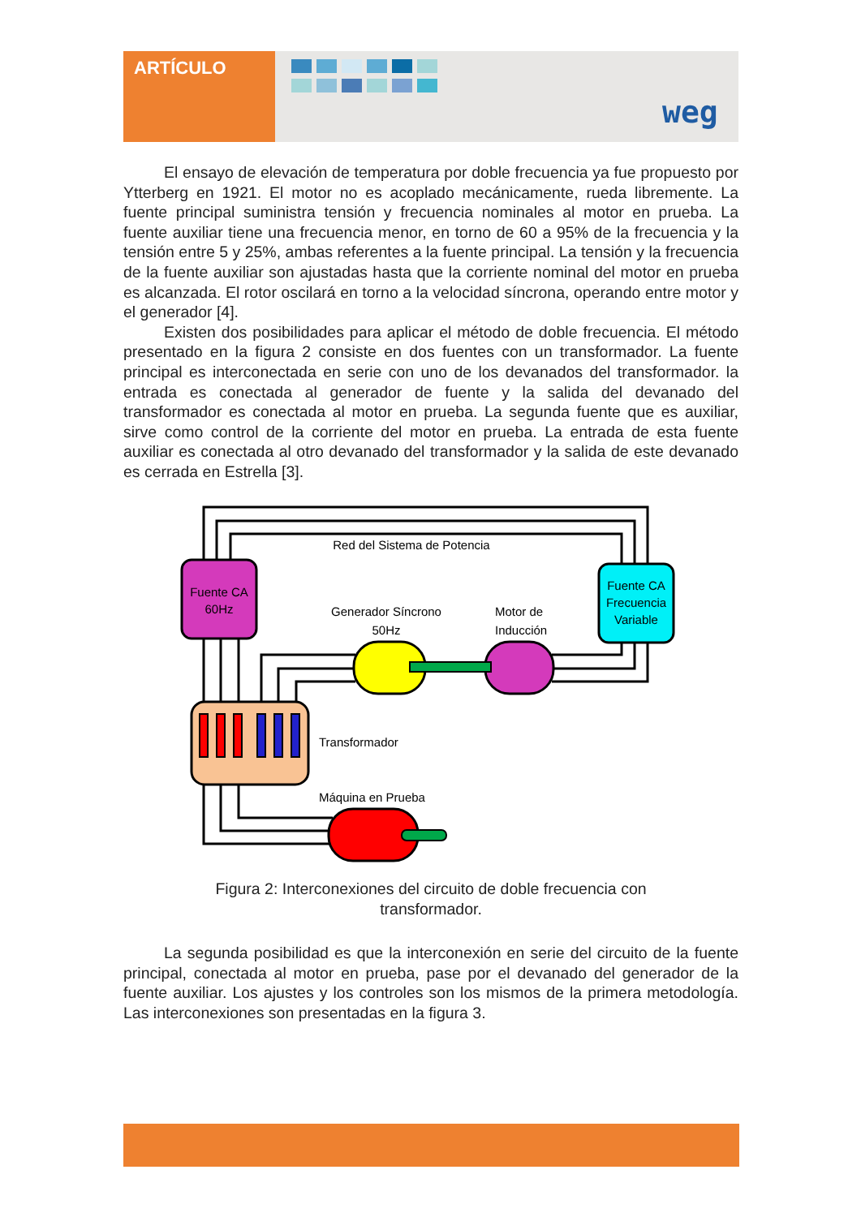ARTÍCULO
weg
El ensayo de elevación de temperatura por doble frecuencia ya fue propuesto por Ytterberg en 1921. El motor no es acoplado mecánicamente, rueda libremente. La fuente principal suministra tensión y frecuencia nominales al motor en prueba. La fuente auxiliar tiene una frecuencia menor, en torno de 60 a 95% de la frecuencia y la tensión entre 5 y 25%, ambas referentes a la fuente principal. La tensión y la frecuencia de la fuente auxiliar son ajustadas hasta que la corriente nominal del motor en prueba es alcanzada. El rotor oscilará en torno a la velocidad síncrona, operando entre motor y el generador [4].
Existen dos posibilidades para aplicar el método de doble frecuencia. El método presentado en la figura 2 consiste en dos fuentes con un transformador. La fuente principal es interconectada en serie con uno de los devanados del transformador. la entrada es conectada al generador de fuente y la salida del devanado del transformador es conectada al motor en prueba. La segunda fuente que es auxiliar, sirve como control de la corriente del motor en prueba. La entrada de esta fuente auxiliar es conectada al otro devanado del transformador y la salida de este devanado es cerrada en Estrella [3].
Fuente CA
60Hz
Fuente CA
Frecuencia
Variable
Red del Sistema de Potencia
Generador Síncrono
50Hz
Motor de
Inducción
Transformador
Máquina en Prueba
Figura 2: Interconexiones del circuito de doble frecuencia con
transformador.
La segunda posibilidad es que la interconexión en serie del circuito de la fuente principal, conectada al motor en prueba, pase por el devanado del generador de la fuente auxiliar. Los ajustes y los controles son los mismos de la primera metodología. Las interconexiones son presentadas en la figura 3.